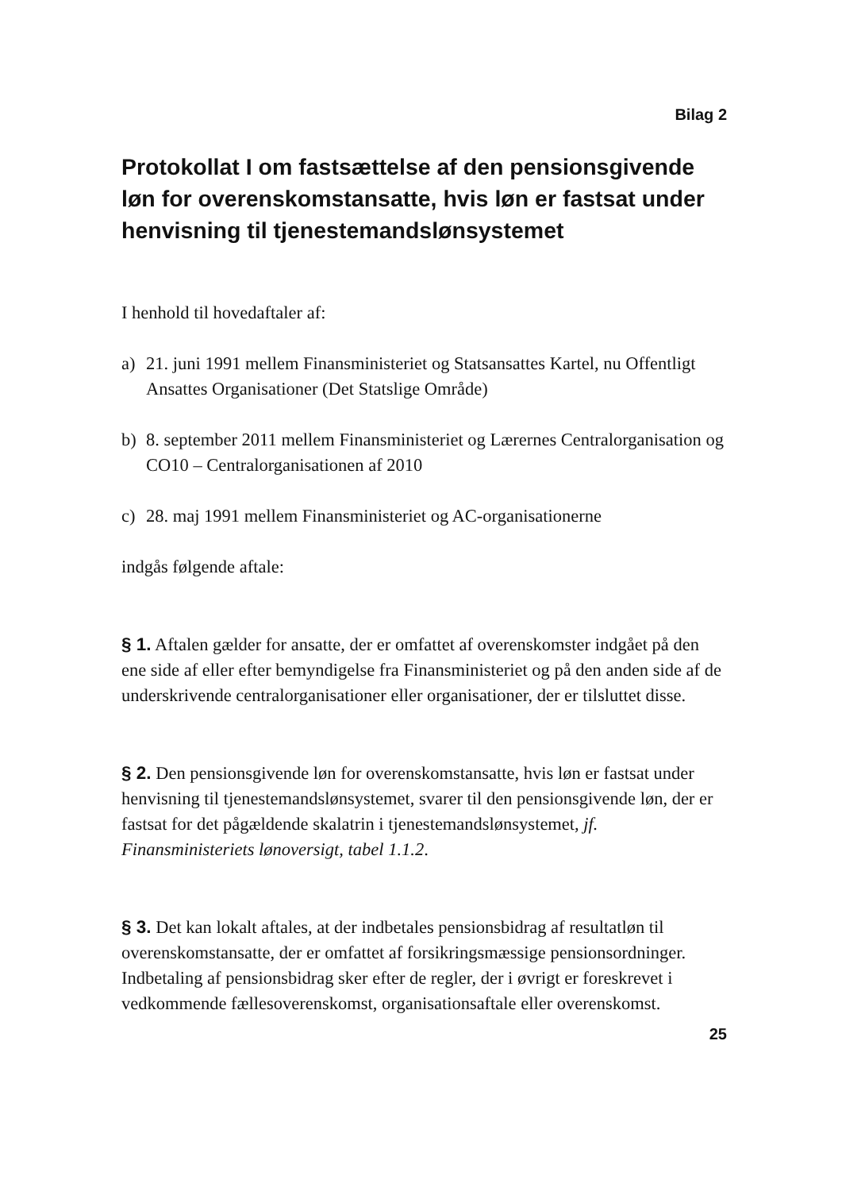Bilag 2
Protokollat I om fastsættelse af den pensionsgi­vende løn for overenskomstansatte, hvis løn er fastsat under henvisning til tjenestemandslønsy­stemet
I henhold til hovedaftaler af:
a) 21. juni 1991 mellem Finansministeriet og Statsansattes Kartel, nu Offent­ligt Ansattes Organisationer (Det Statslige Område)
b) 8. september 2011 mellem Finansministeriet og Lærernes Centralorganisa­tion og CO10 – Centralorganisationen af 2010
c) 28. maj 1991 mellem Finansministeriet og AC-organisationerne
indgås følgende aftale:
§ 1. Aftalen gælder for ansatte, der er omfattet af overenskomster indgået på den ene side af eller efter bemyndigelse fra Finansministeriet og på den anden side af de underskrivende centralorganisationer eller organisationer, der er til­sluttet disse.
§ 2. Den pensionsgivende løn for overenskomstansatte, hvis løn er fastsat un­der henvisning til tjenestemandslønsystemet, svarer til den pensionsgivende løn, der er fastsat for det pågældende skalatrin i tjenestemandslønsystemet, jf. Finansministeriets lønoversigt, tabel 1.1.2.
§ 3. Det kan lokalt aftales, at der indbetales pensionsbidrag af resultatløn til overenskomstansatte, der er omfattet af forsikringsmæssige pensionsordnin­ger. Indbetaling af pensionsbidrag sker efter de regler, der i øvrigt er foreskre­vet i vedkommende fællesoverenskomst, organisationsaftale eller overens­komst.
25